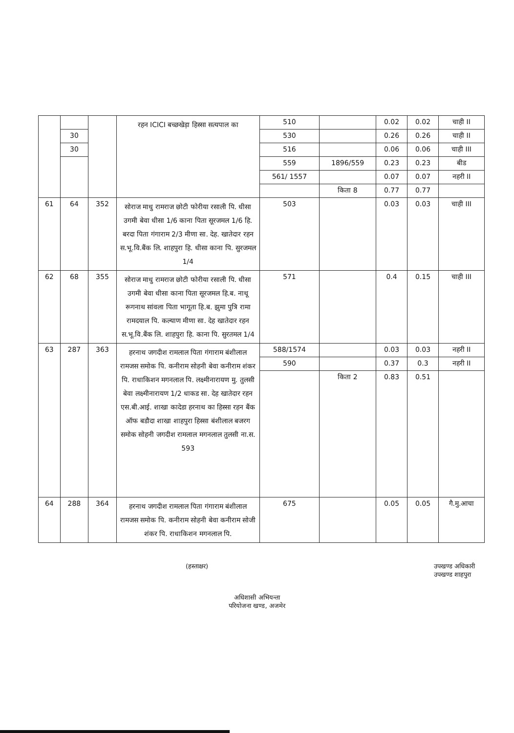| | | | रहन ICICI बच्छखेड़ा हिस्सा सत्यपाल का | 510 | | 0.02 | 0.02 | चाही II |
| | 30 | | | 530 | | 0.26 | 0.26 | चाही II |
| | 30 | | | 516 | | 0.06 | 0.06 | चाही III |
| | | | | 559 | 1896/559 | 0.23 | 0.23 | बीड |
| | | | | 561/ 1557 | | 0.07 | 0.07 | नहरी II |
| | | | | | किता 8 | 0.77 | 0.77 | |
| 61 | 64 | 352 | सोराज माधु रामराज छोटी फोरीया रसाली पि. धीसा उगमी बेवा धीसा 1/6 काना पिता सूरजमल 1/6 हि. बरदा पिता गंगाराम 2/3 मीणा सा. देह. खातेदार रहन स.भू.वि.बैंक लि. शाहपुरा हि. धीसा काना पि. सुरजमल 1/4 | 503 | | 0.03 | 0.03 | चाही III |
| 62 | 68 | 355 | सोराज माधु रामराज छोटी फोरीया रसाली पि. धीसा उगमी बेवा धीसा काना पिता सूरजमल हि.ब. नाथू रूगनाथ सांवला पिता भागूता हि.ब. झुमा पुत्रि रामा रामदयाल पि. कल्याण मीणा सा. देह खातेदार रहन स.भू.वि.बैंक लि. शाहपुरा हि. काना पि. सुरतमल 1/4 | 571 | | 0.4 | 0.15 | चाही III |
| 63 | 287 | 363 | हरनाथ जगदीश रामलाल पिता गंगाराम बंशीलाल रामजस समोक पि. कनीराम सोहनी बेवा कनीराम शंकर पि. राधाकिशन मगनलाल पि. लक्ष्मीनारायण मु. तुलसी बेवा लक्ष्मीनारायण 1/2 धाकड सा. देह खातेदार रहन एस.बी.आई. शाखा कादेडा हरनाथ का हिस्सा रहन बैंक ऑफ बडौदा शाखा शाहपुरा हिस्सा बंशीलाल बजरग समोक सोहनी जगदीश रामलाल मगनलाल तुलसी ना.स. 593 | 588/1574 | | 0.03 | 0.03 | नहरी II |
| | | | | 590 | | 0.37 | 0.3 | नहरी II |
| | | | | | किता 2 | 0.83 | 0.51 | |
| 64 | 288 | 364 | हरनाथ जगदीश रामलाल पिता गंगाराम बंशीलाल रामजस समोक पि. कनीराम सोहनी बेवा कनीराम सोजी शंकर पि. राधाकिशन मगनलाल पि. | 675 | | 0.05 | 0.05 | गै.मु.आचा |
(हस्ताक्षर) उपखण्ड अधिकारी
उपखण्ड शाहपुरा
अधिशासी अभियन्ता
परियोजना खण्ड, अजमेर